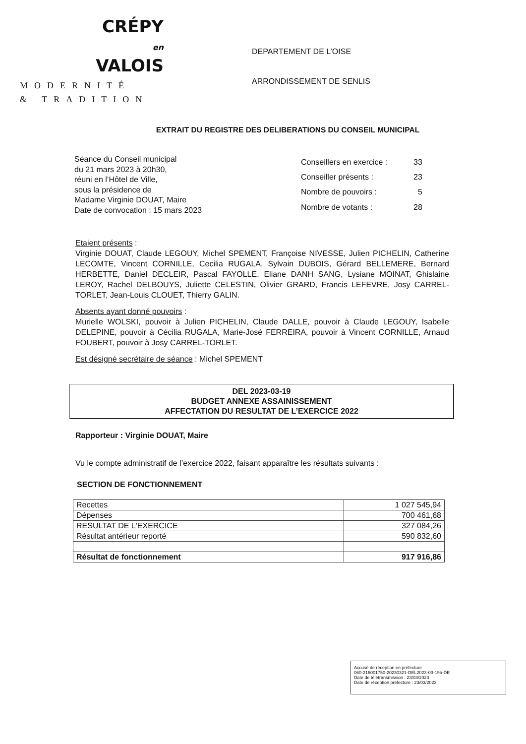CRÉPY
en
VALOIS
MODERNITÉ
& TRADITION
DEPARTEMENT DE L’OISE
ARRONDISSEMENT DE SENLIS
EXTRAIT DU REGISTRE DES DELIBERATIONS DU CONSEIL MUNICIPAL
Séance du Conseil municipal
du 21 mars 2023 à 20h30,
réuni en l’Hôtel de Ville,
sous la présidence de
Madame Virginie DOUAT, Maire
Date de convocation : 15 mars 2023
| Conseillers en exercice : | 33 |
| Conseiller présents : | 23 |
| Nombre de pouvoirs : | 5 |
| Nombre de votants : | 28 |
Etaient présents :
Virginie DOUAT, Claude LEGOUY, Michel SPEMENT, Françoise NIVESSE, Julien PICHELIN, Catherine LECOMTE, Vincent CORNILLE, Cecilia RUGALA, Sylvain DUBOIS, Gérard BELLEMERE, Bernard HERBETTE, Daniel DECLEIR, Pascal FAYOLLE, Eliane DANH SANG, Lysiane MOINAT, Ghislaine LEROY, Rachel DELBOUYS, Juliette CELESTIN, Olivier GRARD, Francis LEFEVRE, Josy CARREL-TORLET, Jean-Louis CLOUET, Thierry GALIN.
Absents ayant donné pouvoirs :
Murielle WOLSKI, pouvoir à Julien PICHELIN, Claude DALLE, pouvoir à Claude LEGOUY, Isabelle DELEPINE, pouvoir à Cécilia RUGALA, Marie-José FERREIRA, pouvoir à Vincent CORNILLE, Arnaud FOUBERT, pouvoir à Josy CARREL-TORLET.
Est désigné secrétaire de séance : Michel SPEMENT
DEL 2023-03-19
BUDGET ANNEXE ASSAINISSEMENT
AFFECTATION DU RESULTAT DE L’EXERCICE 2022
Rapporteur : Virginie DOUAT, Maire
Vu le compte administratif de l’exercice 2022, faisant apparaître les résultats suivants :
SECTION DE FONCTIONNEMENT
| Recettes | 1 027 545,94 |
| Dépenses | 700 461,68 |
| RESULTAT DE L'EXERCICE | 327 084,26 |
| Résultat antérieur reporté | 590 832,60 |
| Résultat de fonctionnement | 917 916,86 |
Accusé de réception en préfecture
060-216001750-20230321-DEL2023-03-19b-DE
Date de télétransmission : 23/03/2023
Date de réception préfecture : 23/03/2023